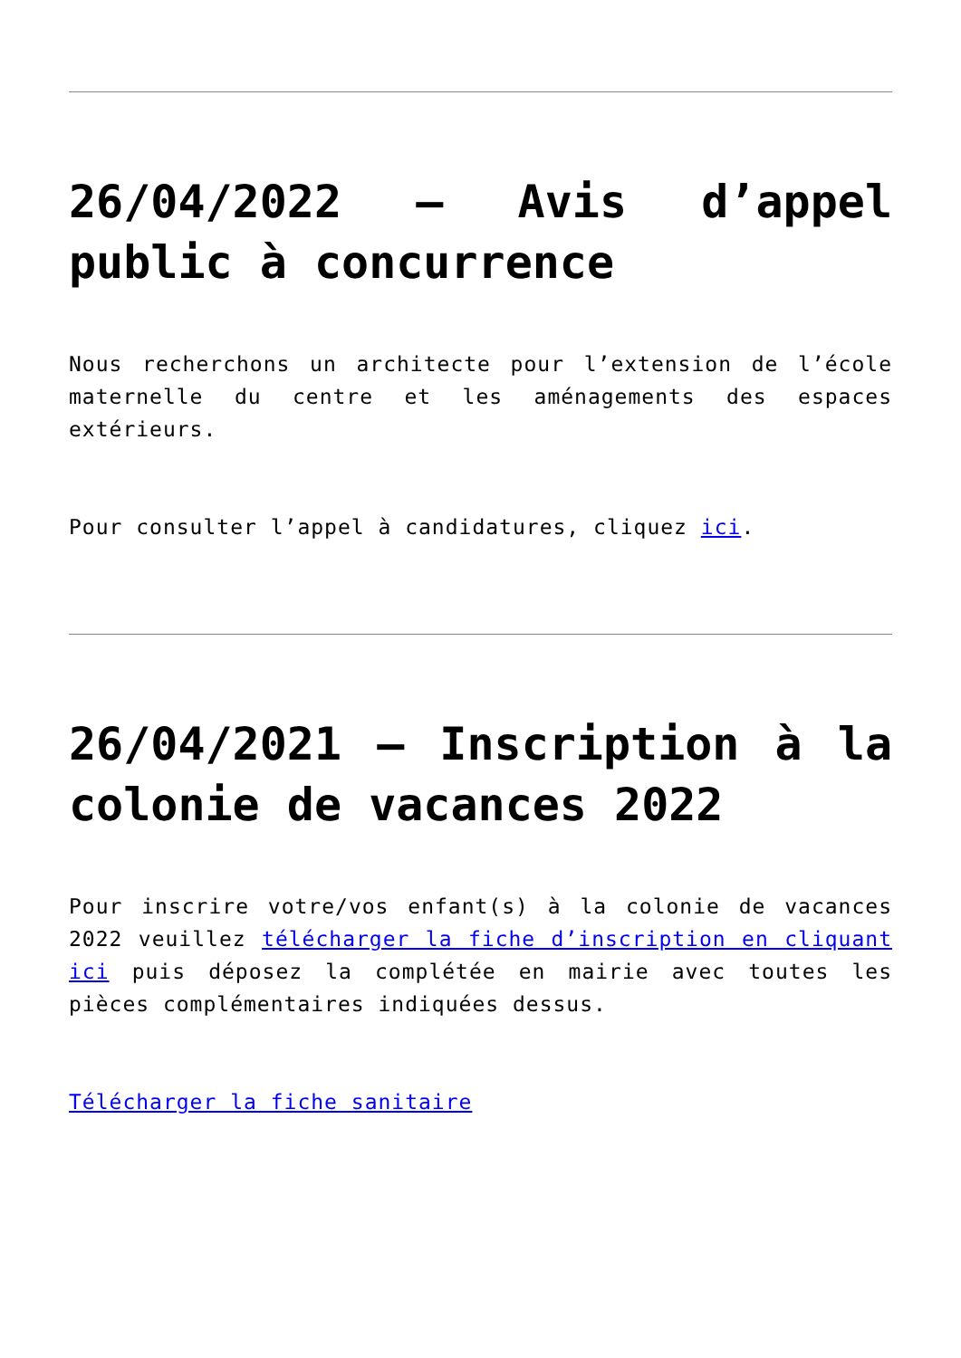26/04/2022 – Avis d’appel public à concurrence
Nous recherchons un architecte pour l’extension de l’école maternelle du centre et les aménagements des espaces extérieurs.
Pour consulter l’appel à candidatures, cliquez ici.
26/04/2021 – Inscription à la colonie de vacances 2022
Pour inscrire votre/vos enfant(s) à la colonie de vacances 2022 veuillez télécharger la fiche d’inscription en cliquant ici puis déposez la complétée en mairie avec toutes les pièces complémentaires indiquées dessus.
Télécharger la fiche sanitaire